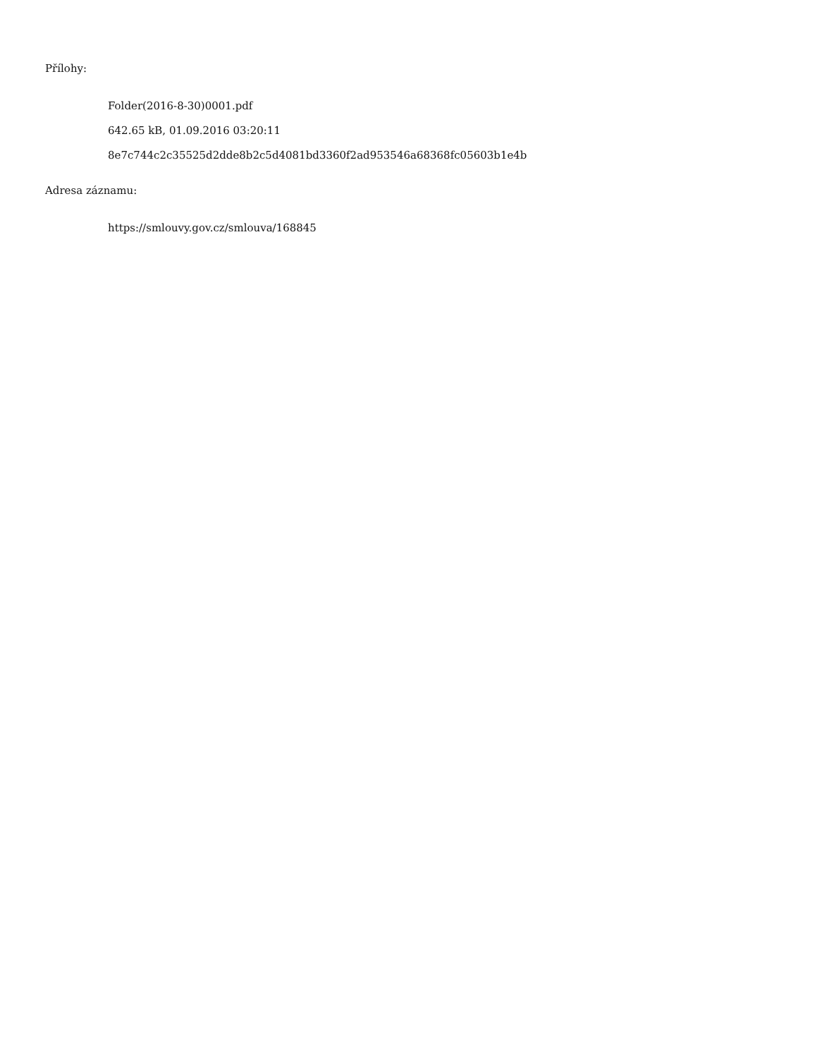Přílohy:
Folder(2016-8-30)0001.pdf
642.65 kB, 01.09.2016 03:20:11
8e7c744c2c35525d2dde8b2c5d4081bd3360f2ad953546a68368fc05603b1e4b
Adresa záznamu:
https://smlouvy.gov.cz/smlouva/168845